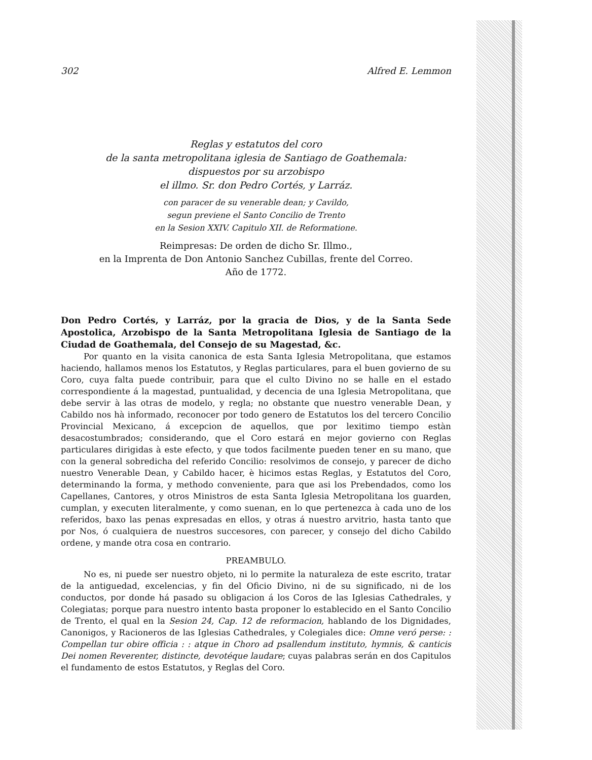302 Alfred E. Lemmon
Reglas y estatutos del coro
de la santa metropolitana iglesia de Santiago de Goathemala:
dispuestos por su arzobispo
el illmo. Sr. don Pedro Cortés, y Larráz.
con paracer de su venerable dean; y Cavildo,
segun previene el Santo Concilio de Trento
en la Sesion XXIV. Capitulo XII. de Reformatione.
Reimpresas: De orden de dicho Sr. Illmo.,
en la Imprenta de Don Antonio Sanchez Cubillas, frente del Correo.
Año de 1772.
Don Pedro Cortés, y Larráz, por la gracia de Dios, y de la Santa Sede Apostolica, Arzobispo de la Santa Metropolitana Iglesia de Santiago de la Ciudad de Goathemala, del Consejo de su Magestad, &c.
Por quanto en la visita canonica de esta Santa Iglesia Metropolitana, que estamos haciendo, hallamos menos los Estatutos, y Reglas particulares, para el buen govierno de su Coro, cuya falta puede contribuir, para que el culto Divino no se halle en el estado correspondiente á la magestad, puntualidad, y decencia de una Iglesia Metropolitana, que debe servir à las otras de modelo, y regla; no obstante que nuestro venerable Dean, y Cabildo nos hà informado, reconocer por todo genero de Estatutos los del tercero Concilio Provincial Mexicano, á excepcion de aquellos, que por lexitimo tiempo estàn desacostumbrados; considerando, que el Coro estará en mejor govierno con Reglas particulares dirigidas à este efecto, y que todos facilmente pueden tener en su mano, que con la general sobredicha del referido Concilio: resolvimos de consejo, y parecer de dicho nuestro Venerable Dean, y Cabildo hacer, è hicimos estas Reglas, y Estatutos del Coro, determinando la forma, y methodo conveniente, para que asi los Prebendados, como los Capellanes, Cantores, y otros Ministros de esta Santa Iglesia Metropolitana los guarden, cumplan, y executen literalmente, y como suenan, en lo que pertenezca à cada uno de los referidos, baxo las penas expresadas en ellos, y otras á nuestro arvitrio, hasta tanto que por Nos, ó cualquiera de nuestros succesores, con parecer, y consejo del dicho Cabildo ordene, y mande otra cosa en contrario.
PREAMBULO.
No es, ni puede ser nuestro objeto, ni lo permite la naturaleza de este escrito, tratar de la antiguedad, excelencias, y fin del Oficio Divino, ni de su significado, ni de los conductos, por donde há pasado su obligacion á los Coros de las Iglesias Cathedrales, y Colegiatas; porque para nuestro intento basta proponer lo establecido en el Santo Concilio de Trento, el qual en la Sesion 24, Cap. 12 de reformacion, hablando de los Dignidades, Canonigos, y Racioneros de las Iglesias Cathedrales, y Colegiales dice: Omne veró perse: : Compellan tur obire officia : : atque in Choro ad psallendum instituto, hymnis, & canticis Dei nomen Reverenter, distincte, devotéque laudare; cuyas palabras serán en dos Capitulos el fundamento de estos Estatutos, y Reglas del Coro.